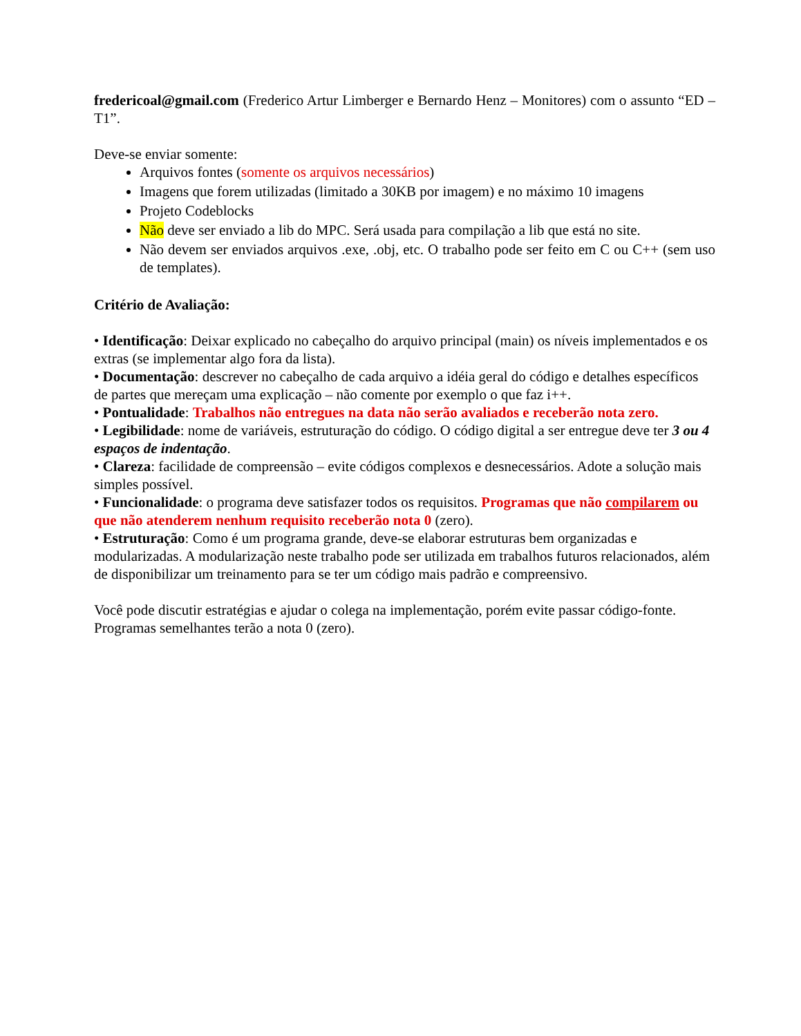fredericoal@gmail.com (Frederico Artur Limberger e Bernardo Henz – Monitores) com o assunto “ED – T1”.
Deve-se enviar somente:
Arquivos fontes (somente os arquivos necessários)
Imagens que forem utilizadas (limitado a 30KB por imagem) e no máximo 10 imagens
Projeto Codeblocks
Não deve ser enviado a lib do MPC. Será usada para compilação a lib que está no site.
Não devem ser enviados arquivos .exe, .obj, etc. O trabalho pode ser feito em C ou C++ (sem uso de templates).
Critério de Avaliação:
• Identificação: Deixar explicado no cabeçalho do arquivo principal (main) os níveis implementados e os extras (se implementar algo fora da lista).
• Documentação: descrever no cabeçalho de cada arquivo a idéia geral do código e detalhes específicos de partes que mereçam uma explicação – não comente por exemplo o que faz i++.
• Pontualidade: Trabalhos não entregues na data não serão avaliados e receberão nota zero.
• Legibilidade: nome de variáveis, estruturação do código. O código digital a ser entregue deve ter 3 ou 4 espaços de indentação.
• Clareza: facilidade de compreensão – evite códigos complexos e desnecessários. Adote a solução mais simples possível.
• Funcionalidade: o programa deve satisfazer todos os requisitos. Programas que não compilarem ou que não atenderem nenhum requisito receberão nota 0 (zero).
• Estruturação: Como é um programa grande, deve-se elaborar estruturas bem organizadas e modularizadas. A modularização neste trabalho pode ser utilizada em trabalhos futuros relacionados, além de disponibilizar um treinamento para se ter um código mais padrão e compreensivo.
Você pode discutir estratégias e ajudar o colega na implementação, porém evite passar código-fonte. Programas semelhantes terão a nota 0 (zero).